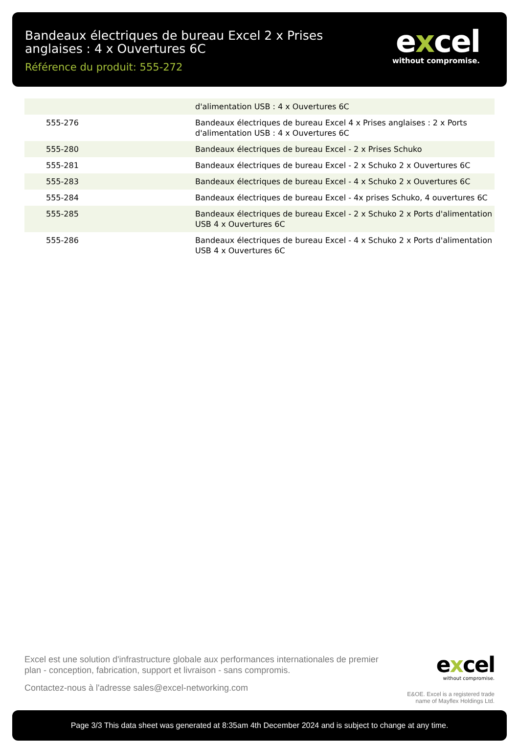Bandeaux électriques de bureau Excel 2 x Prises anglaises : 4 x Ouvertures 6C
Référence du produit: 555-272
excel
without compromise.
| | d'alimentation USB : 4 x Ouvertures 6C |
| 555-276 | Bandeaux électriques de bureau Excel 4 x Prises anglaises : 2 x Ports d'alimentation USB : 4 x Ouvertures 6C |
| 555-280 | Bandeaux électriques de bureau Excel - 2 x Prises Schuko |
| 555-281 | Bandeaux électriques de bureau Excel - 2 x Schuko 2 x Ouvertures 6C |
| 555-283 | Bandeaux électriques de bureau Excel - 4 x Schuko 2 x Ouvertures 6C |
| 555-284 | Bandeaux électriques de bureau Excel - 4x prises Schuko, 4 ouvertures 6C |
| 555-285 | Bandeaux électriques de bureau Excel - 2 x Schuko 2 x Ports d'alimentation USB 4 x Ouvertures 6C |
| 555-286 | Bandeaux électriques de bureau Excel - 4 x Schuko 2 x Ports d'alimentation USB 4 x Ouvertures 6C |
Excel est une solution d'infrastructure globale aux performances internationales de premier plan - conception, fabrication, support et livraison - sans compromis.
Contactez-nous à l'adresse sales@excel-networking.com
excel
without compromise.
E&OE. Excel is a registered trade name of Mayflex Holdings Ltd.
Page 3/3 This data sheet was generated at 8:35am 4th December 2024 and is subject to change at any time.